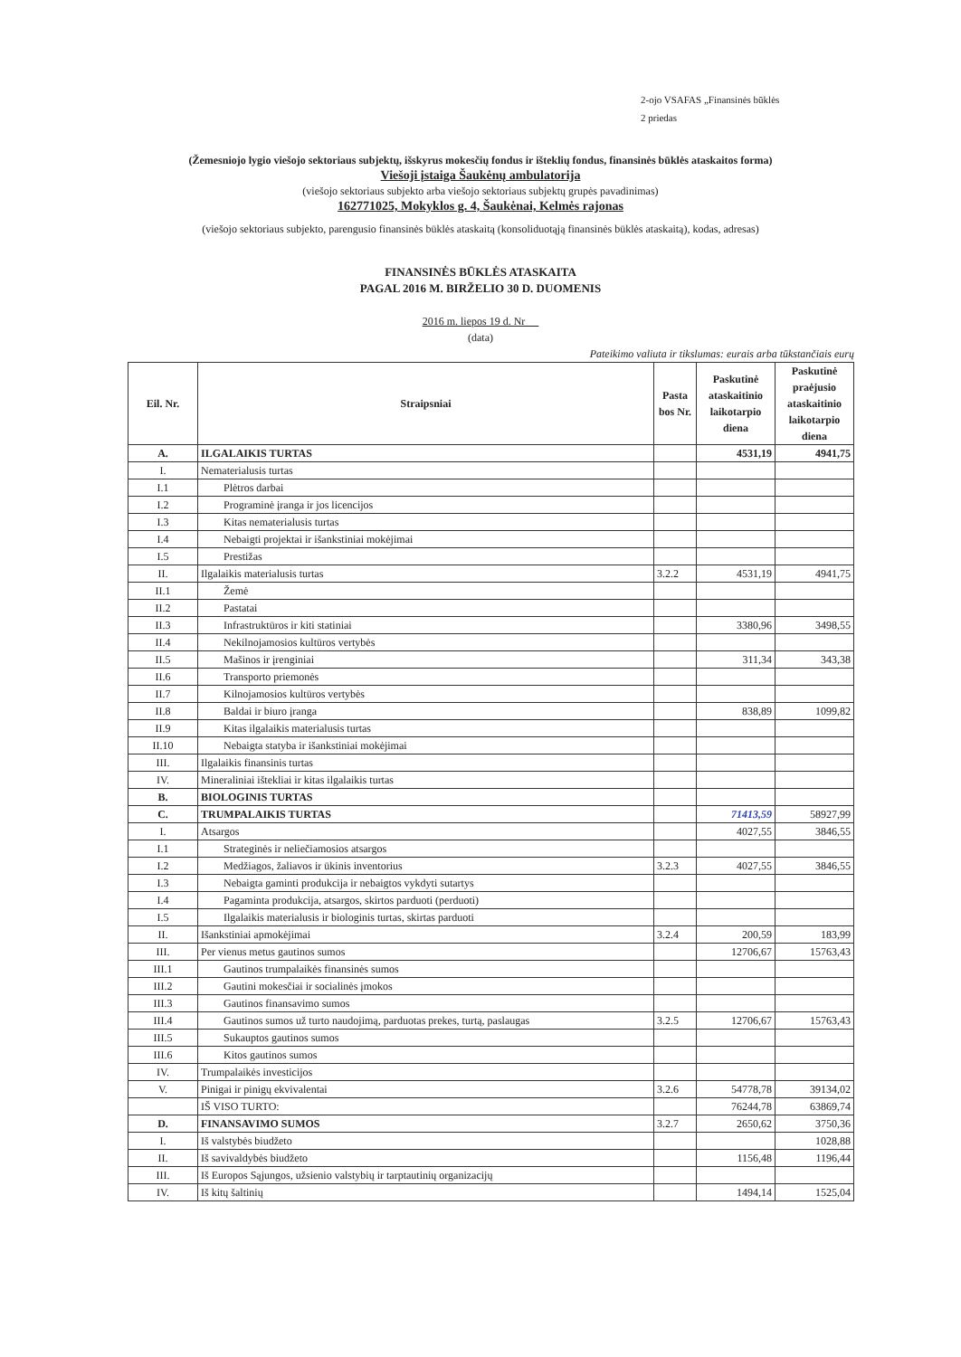2-ojo VSAFAS „Finansinės būklės
2 priedas
(Žemesniojo lygio viešojo sektoriaus subjektų, išskyrus mokesčių fondus ir išteklių fondus, finansinės būklės ataskaitos forma)
Viešoji įstaiga Šaukėnų ambulatorija
(viešojo sektoriaus subjekto arba viešojo sektoriaus subjektų grupės pavadinimas)
162771025, Mokyklos g. 4, Šaukėnai, Kelmės rajonas
(viešojo sektoriaus subjekto, parengusio finansinės būklės ataskaitą (konsoliduotąją finansinės būklės ataskaitą), kodas, adresas)
FINANSINĖS BŪKLĖS ATASKAITA
PAGAL 2016 M. BIRŽELIO 30 D. DUOMENIS
2016 m. liepos 19 d. Nr
(data)
Pateikimo valiuta ir tikslumas: eurais arba tūkstančiais eurų
| Eil. Nr. | Straipsniai | Pasta bos Nr. | Paskutinė ataskaitinio laikotarpio diena | Paskutinė praėjusio ataskaitinio laikotarpio diena |
| --- | --- | --- | --- | --- |
| A. | ILGALAIKIS TURTAS | | 4531,19 | 4941,75 |
| I. | Nematerialusis turtas | | | |
| I.1 | Plėtros darbai | | | |
| I.2 | Programinė įranga ir jos licencijos | | | |
| I.3 | Kitas nematerialusis turtas | | | |
| I.4 | Nebaigti projektai ir išankstiniai mokėjimai | | | |
| I.5 | Prestižas | | | |
| II. | Ilgalaikis materialusis turtas | 3.2.2 | 4531,19 | 4941,75 |
| II.1 | Žemė | | | |
| II.2 | Pastatai | | | |
| II.3 | Infrastruktūros ir kiti statiniai | | 3380,96 | 3498,55 |
| II.4 | Nekilnojamosios kultūros vertybės | | | |
| II.5 | Mašinos ir įrenginiai | | 311,34 | 343,38 |
| II.6 | Transporto priemonės | | | |
| II.7 | Kilnojamosios kultūros vertybės | | | |
| II.8 | Baldai ir biuro įranga | | 838,89 | 1099,82 |
| II.9 | Kitas ilgalaikis materialusis turtas | | | |
| II.10 | Nebaigta statyba ir išankstiniai mokėjimai | | | |
| III. | Ilgalaikis finansinis turtas | | | |
| IV. | Mineraliniai ištekliai ir kitas ilgalaikis turtas | | | |
| B. | BIOLOGINIS TURTAS | | | |
| C. | TRUMPALAIKIS TURTAS | | 71413,59 | 58927,99 |
| I. | Atsargos | | 4027,55 | 3846,55 |
| I.1 | Strateginės ir neliečiamosios atsargos | | | |
| I.2 | Medžiagos, žaliavos ir ūkinis inventorius | 3.2.3 | 4027,55 | 3846,55 |
| I.3 | Nebaigta gaminti produkcija ir nebaigtos vykdyti sutartys | | | |
| I.4 | Pagaminta produkcija, atsargos, skirtos parduoti (perduoti) | | | |
| I.5 | Ilgalaikis materialusis ir biologinis turtas, skirtas parduoti | | | |
| II. | Išankstiniai apmokėjimai | 3.2.4 | 200,59 | 183,99 |
| III. | Per vienus metus gautinos sumos | | 12706,67 | 15763,43 |
| III.1 | Gautinos trumpalaikės finansinės sumos | | | |
| III.2 | Gautini mokesčiai ir socialinės įmokos | | | |
| III.3 | Gautinos finansavimo sumos | | | |
| III.4 | Gautinos sumos už turto naudojimą, parduotas prekes, turtą, paslaugas | 3.2.5 | 12706,67 | 15763,43 |
| III.5 | Sukauptos gautinos sumos | | | |
| III.6 | Kitos gautinos sumos | | | |
| IV. | Trumpalaikės investicijos | | | |
| V. | Pinigai ir pinigų ekvivalentai | 3.2.6 | 54778,78 | 39134,02 |
| | IŠ VISO TURTO: | | 76244,78 | 63869,74 |
| D. | FINANSAVIMO SUMOS | 3.2.7 | 2650,62 | 3750,36 |
| I. | Iš valstybės biudžeto | | | 1028,88 |
| II. | Iš savivaldybės biudžeto | | 1156,48 | 1196,44 |
| III. | Iš Europos Sąjungos, užsienio valstybių ir tarptautinių organizacijų | | | |
| IV. | Iš kitų šaltinių | | 1494,14 | 1525,04 |